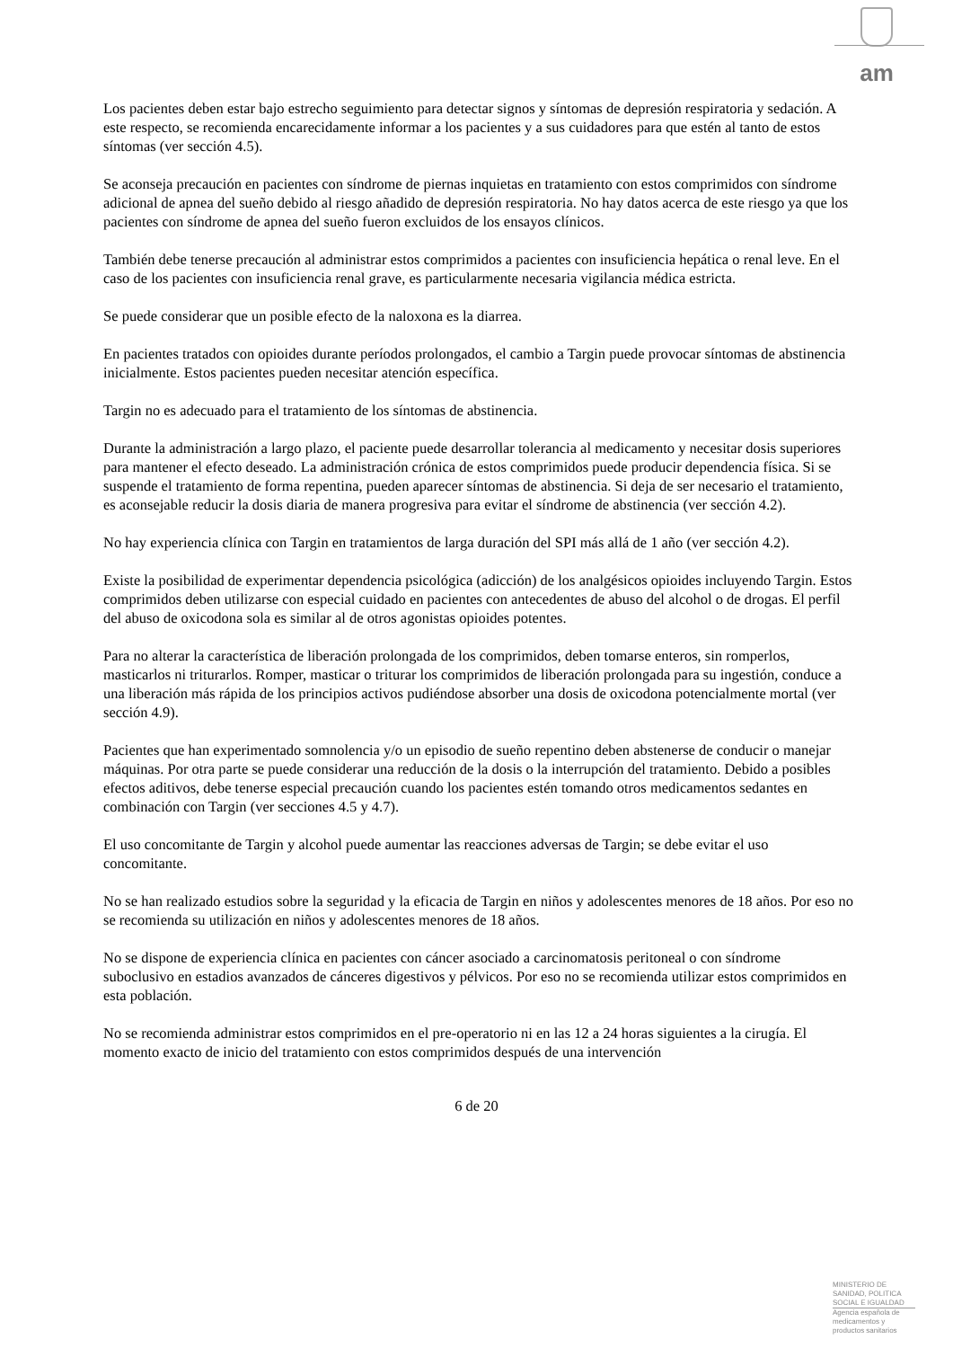am
Los pacientes deben estar bajo estrecho seguimiento para detectar signos y síntomas de depresión respiratoria y sedación. A este respecto, se recomienda encarecidamente informar a los pacientes y a sus cuidadores para que estén al tanto de estos síntomas (ver sección 4.5).
Se aconseja precaución en pacientes con síndrome de piernas inquietas en tratamiento con estos comprimidos con síndrome adicional de apnea del sueño debido al riesgo añadido de depresión respiratoria. No hay datos acerca de este riesgo ya que los pacientes con síndrome de apnea del sueño fueron excluidos de los ensayos clínicos.
También debe tenerse precaución al administrar estos comprimidos a pacientes con insuficiencia hepática o renal leve. En el caso de los pacientes con insuficiencia renal grave, es particularmente necesaria vigilancia médica estricta.
Se puede considerar que un posible efecto de la naloxona es la diarrea.
En pacientes tratados con opioides durante períodos prolongados, el cambio a Targin puede provocar síntomas de abstinencia inicialmente. Estos pacientes pueden necesitar atención específica.
Targin no es adecuado para el tratamiento de los síntomas de abstinencia.
Durante la administración a largo plazo, el paciente puede desarrollar tolerancia al medicamento y necesitar dosis superiores para mantener el efecto deseado. La administración crónica de estos comprimidos puede producir dependencia física. Si se suspende el tratamiento de forma repentina, pueden aparecer síntomas de abstinencia. Si deja de ser necesario el tratamiento, es aconsejable reducir la dosis diaria de manera progresiva para evitar el síndrome de abstinencia (ver sección 4.2).
No hay experiencia clínica con Targin en tratamientos de larga duración del SPI más allá de 1 año (ver sección 4.2).
Existe la posibilidad de experimentar dependencia psicológica (adicción) de los analgésicos opioides incluyendo Targin. Estos comprimidos deben utilizarse con especial cuidado en pacientes con antecedentes de abuso del alcohol o de drogas. El perfil del abuso de oxicodona sola es similar al de otros agonistas opioides potentes.
Para no alterar la característica de liberación prolongada de los comprimidos, deben tomarse enteros, sin romperlos, masticarlos ni triturarlos. Romper, masticar o triturar los comprimidos de liberación prolongada para su ingestión, conduce a una liberación más rápida de los principios activos pudiéndose absorber una dosis de oxicodona potencialmente mortal (ver sección 4.9).
Pacientes que han experimentado somnolencia y/o un episodio de sueño repentino deben abstenerse de conducir o manejar máquinas. Por otra parte se puede considerar una reducción de la dosis o la interrupción del tratamiento. Debido a posibles efectos aditivos, debe tenerse especial precaución cuando los pacientes estén tomando otros medicamentos sedantes en combinación con Targin (ver secciones 4.5 y 4.7).
El uso concomitante de Targin y alcohol puede aumentar las reacciones adversas de Targin; se debe evitar el uso concomitante.
No se han realizado estudios sobre la seguridad y la eficacia de Targin en niños y adolescentes menores de 18 años. Por eso no se recomienda su utilización en niños y adolescentes menores de 18 años.
No se dispone de experiencia clínica en pacientes con cáncer asociado a carcinomatosis peritoneal o con síndrome suboclusivo en estadios avanzados de cánceres digestivos y pélvicos. Por eso no se recomienda utilizar estos comprimidos en esta población.
No se recomienda administrar estos comprimidos en el pre-operatorio ni en las 12 a 24 horas siguientes a la cirugía. El momento exacto de inicio del tratamiento con estos comprimidos después de una intervención
6 de 20
MINISTERIO DE
SANIDAD, POLITICA
SOCIAL E IGUALDAD
Agencia española de
medicamentos y
productos sanitarios